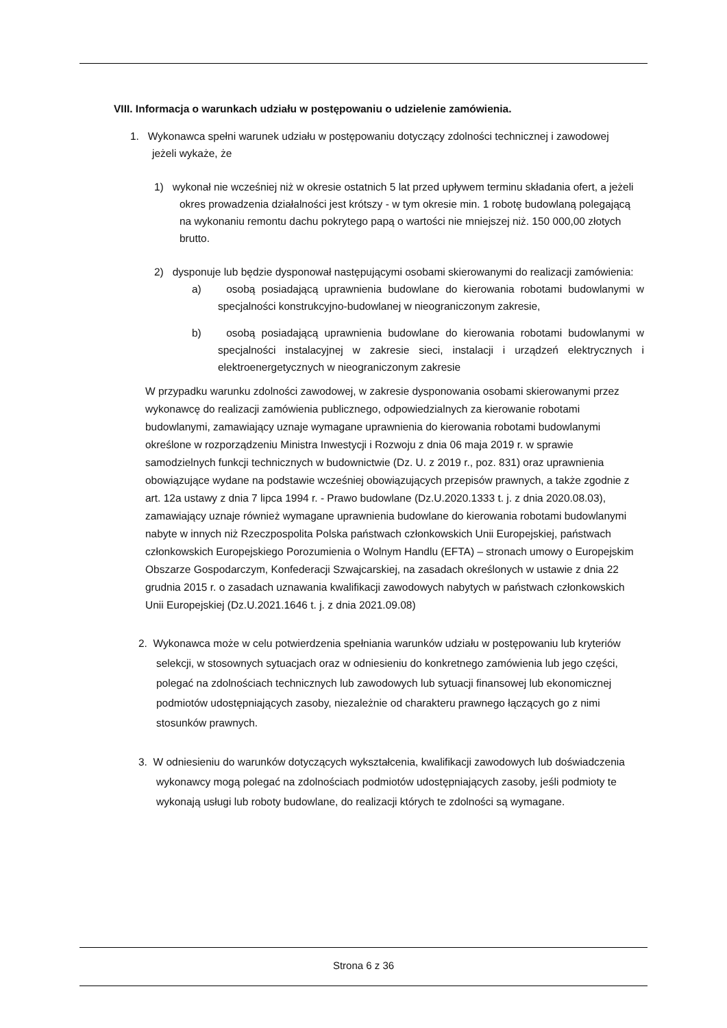VIII. Informacja o warunkach udziału w postępowaniu o udzielenie zamówienia.
1. Wykonawca spełni warunek udziału w postępowaniu dotyczący zdolności technicznej i zawodowej jeżeli wykaże, że
1) wykonał nie wcześniej niż w okresie ostatnich 5 lat przed upływem terminu składania ofert, a jeżeli okres prowadzenia działalności jest krótszy - w tym okresie min. 1 robotę budowlaną polegającą na wykonaniu remontu dachu pokrytego papą o wartości nie mniejszej niż. 150 000,00 złotych brutto.
2) dysponuje lub będzie dysponował następującymi osobami skierowanymi do realizacji zamówienia:
a) osobą posiadającą uprawnienia budowlane do kierowania robotami budowlanymi w specjalności konstrukcyjno-budowlanej w nieograniczonym zakresie,
b) osobą posiadającą uprawnienia budowlane do kierowania robotami budowlanymi w specjalności instalacyjnej w zakresie sieci, instalacji i urządzeń elektrycznych i elektroenergetycznych w nieograniczonym zakresie
W przypadku warunku zdolności zawodowej, w zakresie dysponowania osobami skierowanymi przez wykonawcę do realizacji zamówienia publicznego, odpowiedzialnych za kierowanie robotami budowlanymi, zamawiający uznaje wymagane uprawnienia do kierowania robotami budowlanymi określone w rozporządzeniu Ministra Inwestycji i Rozwoju z dnia 06 maja 2019 r. w sprawie samodzielnych funkcji technicznych w budownictwie (Dz. U. z 2019 r., poz. 831) oraz uprawnienia obowiązujące wydane na podstawie wcześniej obowiązujących przepisów prawnych, a także zgodnie z art. 12a ustawy z dnia 7 lipca 1994 r. - Prawo budowlane (Dz.U.2020.1333 t. j. z dnia 2020.08.03), zamawiający uznaje również wymagane uprawnienia budowlane do kierowania robotami budowlanymi nabyte w innych niż Rzeczpospolita Polska państwach członkowskich Unii Europejskiej, państwach członkowskich Europejskiego Porozumienia o Wolnym Handlu (EFTA) – stronach umowy o Europejskim Obszarze Gospodarczym, Konfederacji Szwajcarskiej, na zasadach określonych w ustawie z dnia 22 grudnia 2015 r. o zasadach uznawania kwalifikacji zawodowych nabytych w państwach członkowskich Unii Europejskiej (Dz.U.2021.1646 t. j. z dnia 2021.09.08)
2. Wykonawca może w celu potwierdzenia spełniania warunków udziału w postępowaniu lub kryteriów selekcji, w stosownych sytuacjach oraz w odniesieniu do konkretnego zamówienia lub jego części, polegać na zdolnościach technicznych lub zawodowych lub sytuacji finansowej lub ekonomicznej podmiotów udostępniających zasoby, niezależnie od charakteru prawnego łączących go z nimi stosunków prawnych.
3. W odniesieniu do warunków dotyczących wykształcenia, kwalifikacji zawodowych lub doświadczenia wykonawcy mogą polegać na zdolnościach podmiotów udostępniających zasoby, jeśli podmioty te wykonają usługi lub roboty budowlane, do realizacji których te zdolności są wymagane.
Strona 6 z 36